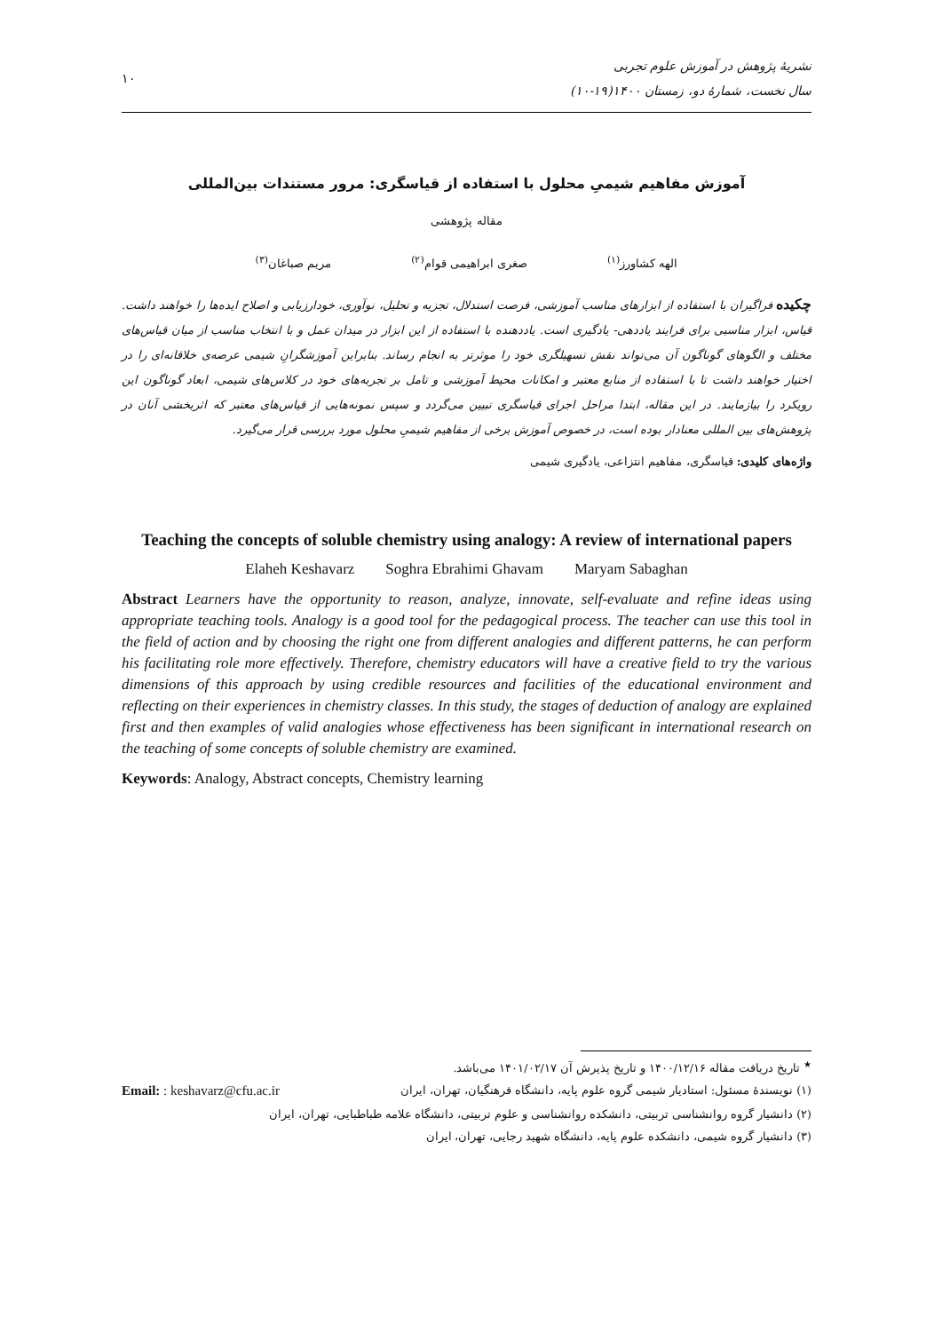۱۰
نشریهٔ پژوهش در آموزش علوم تجربی
سال نخست، شمارهٔ دو، زمستان ۱۴۰۰(۱۹-۱۰)
آموزش مفاهیم شیمیِ محلول با استفاده از قیاسگری: مرور مستندات بین‌المللی
مقاله پژوهشی
الهه کشاورز<sup>(۱)</sup> صغری ابراهیمی قوام<sup>(۲)</sup> مریم صباغان<sup>(۳)</sup>
چکیده فراگیران با استفاده از ابزارهای مناسب آموزشی، فرصت استدلال، تجزیه و تحلیل، نوآوری، خودارزیابی و اصلاح ایده‌ها را خواهند داشت. قیاس، ابزار مناسبی برای فرایند یاددهی- یادگیری است. یاددهنده با استفاده از این ابزار در میدان عمل و با انتخاب مناسب از میان قیاس‌های مختلف و الگوهای گوناگون آن می‌تواند نقش تسهیلگری خود را موثرتر به انجام رساند. بنابراین آموزشگرانِ شیمی عرصه‌ی خلاقانه‌ای را در اختیار خواهند داشت تا با استفاده از منابع معتبر و امکانات محیط آموزشی و تامل بر تجربه‌های خود در کلاس‌های شیمی، ابعاد گوناگون این رویکرد را بیازمایند. در این مقاله، ابتدا مراحل اجرای قیاسگری تبیین می‌گردد و سپس نمونه‌هایی از قیاس‌های معتبر که اثربخشی آنان در پژوهش‌های بین المللی معنادار بوده است، در خصوص آموزش برخی از مفاهیم شیمیِ محلول مورد بررسی قرار می‌گیرد.
واژه‌های کلیدی: قیاسگری، مفاهیم انتزاعی، یادگیری شیمی
Teaching the concepts of soluble chemistry using analogy: A review of international papers
Elaheh Keshavarz Soghra Ebrahimi Ghavam Maryam Sabaghan
Abstract Learners have the opportunity to reason, analyze, innovate, self-evaluate and refine ideas using appropriate teaching tools. Analogy is a good tool for the pedagogical process. The teacher can use this tool in the field of action and by choosing the right one from different analogies and different patterns, he can perform his facilitating role more effectively. Therefore, chemistry educators will have a creative field to try the various dimensions of this approach by using credible resources and facilities of the educational environment and reflecting on their experiences in chemistry classes. In this study, the stages of deduction of analogy are explained first and then examples of valid analogies whose effectiveness has been significant in international research on the teaching of some concepts of soluble chemistry are examined.
Keywords: Analogy, Abstract concepts, Chemistry learning
<sup>★</sup> تاریخ دریافت مقاله ۱۴۰۰/۱۲/۱۶ و تاریخ پذیرش آن ۱۴۰۱/۰۲/۱۷ می‌باشد.
(۱) نویسندهٔ مسئول: استادیار شیمی گروه علوم پایه، دانشگاه فرهنگیان، تهران، ایران Email: : keshavarz@cfu.ac.ir
(۲) دانشیار گروه روانشناسی تربیتی، دانشکده روانشناسی و علوم تربیتی، دانشگاه علامه طباطبایی، تهران، ایران
(۳) دانشیار گروه شیمی، دانشکده علوم پایه، دانشگاه شهید رجایی، تهران، ایران